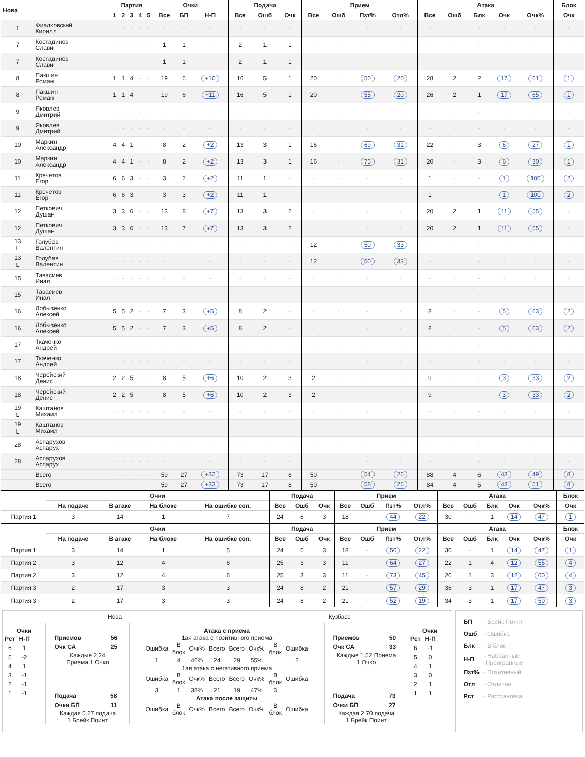| Нова | | Партия | | | | | Очки | | | Подача | | | Прием | | | | Атака | | | | | Блок |
| --- | --- | --- | --- | --- | --- | --- | --- | --- | --- | --- | --- | --- | --- | --- | --- | --- | --- | --- | --- | --- | --- | --- |
| | | 1 | 2 | 3 | 4 | 5 | Все | БП | Н-П | Все | Ошб | Очк | Все | Ошб | Пзт% | Отл% | Все | Ошб | Блк | Очк | Очк% | Очк |
| 1 | Фиалковский Кирилл | - | - | - | - | - | - | - | - | - | - | - | - | - | - | - | - | - | - | - | - | - |
| 7 | Костадинов Слави | - | - | - | - | - | 1 | 1 | - | 2 | 1 | 1 | - | - | - | - | - | - | - | - | - | - |
| 7 | Костадинов Слави | - | - | - | - | - | 1 | 1 | - | 2 | 1 | 1 | - | - | - | - | - | - | - | - | - | - |
| 8 | Пакшин Роман | 1 | 1 | 4 | - | - | 19 | 6 | +10 | 16 | 5 | 1 | 20 | - | 50 | 20 | 28 | 2 | 2 | 17 | 61 | 1 |
| 8 | Пакшин Роман | 1 | 1 | 4 | - | - | 19 | 6 | +11 | 16 | 5 | 1 | 20 | - | 55 | 20 | 26 | 2 | 1 | 17 | 65 | 1 |
| 9 | Яковлев Дмитрий | - | - | - | - | - | - | - | - | - | - | - | - | - | - | - | - | - | - | - | - | - |
| 9 | Яковлев Дмитрий | - | - | - | - | - | - | - | - | - | - | - | - | - | - | - | - | - | - | - | - | - |
| 10 | Маркин Александр | 4 | 4 | 1 | - | - | 8 | 2 | +2 | 13 | 3 | 1 | 16 | - | 69 | 31 | 22 | - | 3 | 6 | 27 | 1 |
| 10 | Маркин Александр | 4 | 4 | 1 | - | - | 8 | 2 | +2 | 13 | 3 | 1 | 16 | - | 75 | 31 | 20 | - | 3 | 6 | 30 | 1 |
| 11 | Кречетов Егор | 6 | 6 | 3 | - | - | 3 | 2 | +2 | 11 | 1 | - | - | - | - | - | 1 | - | - | 1 | 100 | 2 |
| 11 | Кречетов Егор | 6 | 6 | 3 | - | - | 3 | 3 | +2 | 11 | 1 | - | - | - | - | - | 1 | - | - | 1 | 100 | 2 |
| 12 | Петкович Душан | 3 | 3 | 6 | - | - | 13 | 8 | +7 | 13 | 3 | 2 | - | - | - | - | 20 | 2 | 1 | 11 | 55 | - |
| 12 | Петкович Душан | 3 | 3 | 6 | - | - | 13 | 7 | +7 | 13 | 3 | 2 | - | - | - | - | 20 | 2 | 1 | 11 | 55 | - |
| 13 L | Голубев Валентин | - | - | - | - | - | - | - | - | - | - | - | 12 | - | 50 | 33 | - | - | - | - | - | - |
| 13 L | Голубев Валентин | - | - | - | - | - | - | - | - | - | - | - | 12 | - | 50 | 33 | - | - | - | - | - | - |
| 15 | Тавасиев Инал | - | - | - | - | - | - | - | - | - | - | - | - | - | - | - | - | - | - | - | - | - |
| 15 | Тавасиев Инал | - | - | - | - | - | - | - | - | - | - | - | - | - | - | - | - | - | - | - | - | - |
| 16 | Лобызенко Алексей | 5 | 5 | 2 | - | - | 7 | 3 | +5 | 8 | 2 | - | - | - | - | - | 8 | - | - | 5 | 63 | 2 |
| 16 | Лобызенко Алексей | 5 | 5 | 2 | - | - | 7 | 3 | +5 | 8 | 2 | - | - | - | - | - | 8 | - | - | 5 | 63 | 2 |
| 17 | Ткаченко Андрей | - | - | - | - | - | - | - | - | - | - | - | - | - | - | - | - | - | - | - | - | - |
| 17 | Ткаченко Андрей | - | - | - | - | - | - | - | - | - | - | - | - | - | - | - | - | - | - | - | - | - |
| 18 | Черейский Денис | 2 | 2 | 5 | - | - | 8 | 5 | +6 | 10 | 2 | 3 | 2 | - | - | - | 9 | - | - | 3 | 33 | 2 |
| 18 | Черейский Денис | 2 | 2 | 5 | - | - | 8 | 5 | +6 | 10 | 2 | 3 | 2 | - | - | - | 9 | - | - | 3 | 33 | 2 |
| 19 L | Каштанов Михаил | - | - | - | - | - | - | - | - | - | - | - | - | - | - | - | - | - | - | - | - | - |
| 19 L | Каштанов Михаил | - | - | - | - | - | - | - | - | - | - | - | - | - | - | - | - | - | - | - | - | - |
| 28 | Аспарухов Аспарух | - | - | - | - | - | - | - | - | - | - | - | - | - | - | - | - | - | - | - | - | - |
| 28 | Аспарухов Аспарух | - | - | - | - | - | - | - | - | - | - | - | - | - | - | - | - | - | - | - | - | - |
| | Всего | - | - | - | - | - | 59 | 27 | +32 | 73 | 17 | 8 | 50 | - | 54 | 26 | 88 | 4 | 6 | 43 | 49 | 8 |
| | Всего | - | - | - | - | - | 59 | 27 | +33 | 73 | 17 | 8 | 50 | - | 58 | 26 | 84 | 4 | 5 | 43 | 51 | 8 |
| | Очки | | | | Подача | | | Прием | | | | Атака | | | | | Блок |
| --- | --- | --- | --- | --- | --- | --- | --- | --- | --- | --- | --- | --- | --- | --- | --- | --- | --- |
| | На подаче | В атаке | На блоке | На ошибке соп. | Все | Ошб | Очк | Все | Ошб | Пзт% | Отл% | Все | Ошб | Блк | Очк | Очк% | Очк |
| Партия 1 | 3 | 14 | 1 | 7 | 24 | 6 | 3 | 18 | - | 44 | 22 | 30 | - | 1 | 14 | 47 | 1 |
| | Очки | | | | Подача | | | Прием | | | | Атака | | | | | Блок |
| --- | --- | --- | --- | --- | --- | --- | --- | --- | --- | --- | --- | --- | --- | --- | --- | --- | --- |
| | На подаче | В атаке | На блоке | На ошибке соп. | Все | Ошб | Очк | Все | Ошб | Пзт% | Отл% | Все | Ошб | Блк | Очк | Очк% | Очк |
| Партия 1 | 3 | 14 | 1 | 5 | 24 | 6 | 3 | 18 | - | 56 | 22 | 30 | - | 1 | 14 | 47 | 1 |
| Партия 2 | 3 | 12 | 4 | 6 | 25 | 3 | 3 | 11 | - | 64 | 27 | 22 | 1 | 4 | 12 | 55 | 4 |
| Партия 2 | 3 | 12 | 4 | 6 | 25 | 3 | 3 | 11 | - | 73 | 45 | 20 | 1 | 3 | 12 | 60 | 4 |
| Партия 3 | 2 | 17 | 3 | 3 | 24 | 8 | 2 | 21 | - | 57 | 29 | 36 | 3 | 1 | 17 | 47 | 3 |
| Партия 3 | 2 | 17 | 3 | 3 | 24 | 8 | 2 | 21 | - | 52 | 19 | 34 | 3 | 1 | 17 | 50 | 3 |
Нова Кузбасс
Очки
| Рст | Н-П |
| 6 | 1 |
| 5 | -2 |
| 4 | 1 |
| 3 | -1 |
| 2 | -1 |
| 1 | -1 |
| Приемов | 56 |
| Очк СА | 25 |
Каждые 2.24
Приема 1 Очко
| Подача | 58 |
| Очки БП | 11 |
Каждая 5.27 подача
1 Брейк Поинт
Атака с приема
1ая атака с позитивного приема
| Ошибка | В блок | Очк% | Всего | Всего | Очк% | В блок | Ошибка |
| 1 | 4 | 46% | 24 | 29 | 55% | | 2 |
1ая атака с негативного приема
| Ошибка | В блок | Очк% | Всего | Всего | Очк% | В блок | Ошибка |
| 3 | 1 | 38% | 21 | 19 | 47% | 3 | |
Атака после защиты
| Ошибка | В блок | Очк% | Всего | Всего | Очк% | В блок | Ошибка |
| Приемов | 50 |
| Очк СА | 33 |
Каждые 1.52 Приема
1 Очко
| Подача | 73 |
| Очки БП | 27 |
Каждая 2.70 подача
1 Брейк Поинт
Очки
| Рст | Н-П |
| 6 | -1 |
| 5 | 0 |
| 4 | 1 |
| 3 | 0 |
| 2 | 1 |
| 1 | 1 |
| БП | - Брейк Поинт |
| Ошб | - Ошибка |
| Блк | - В блок |
| Н-П | - Набранные -Проигранные |
| Пзт% | - Позитивный |
| Отл | - Отлично |
| Рст | - Расстановка |